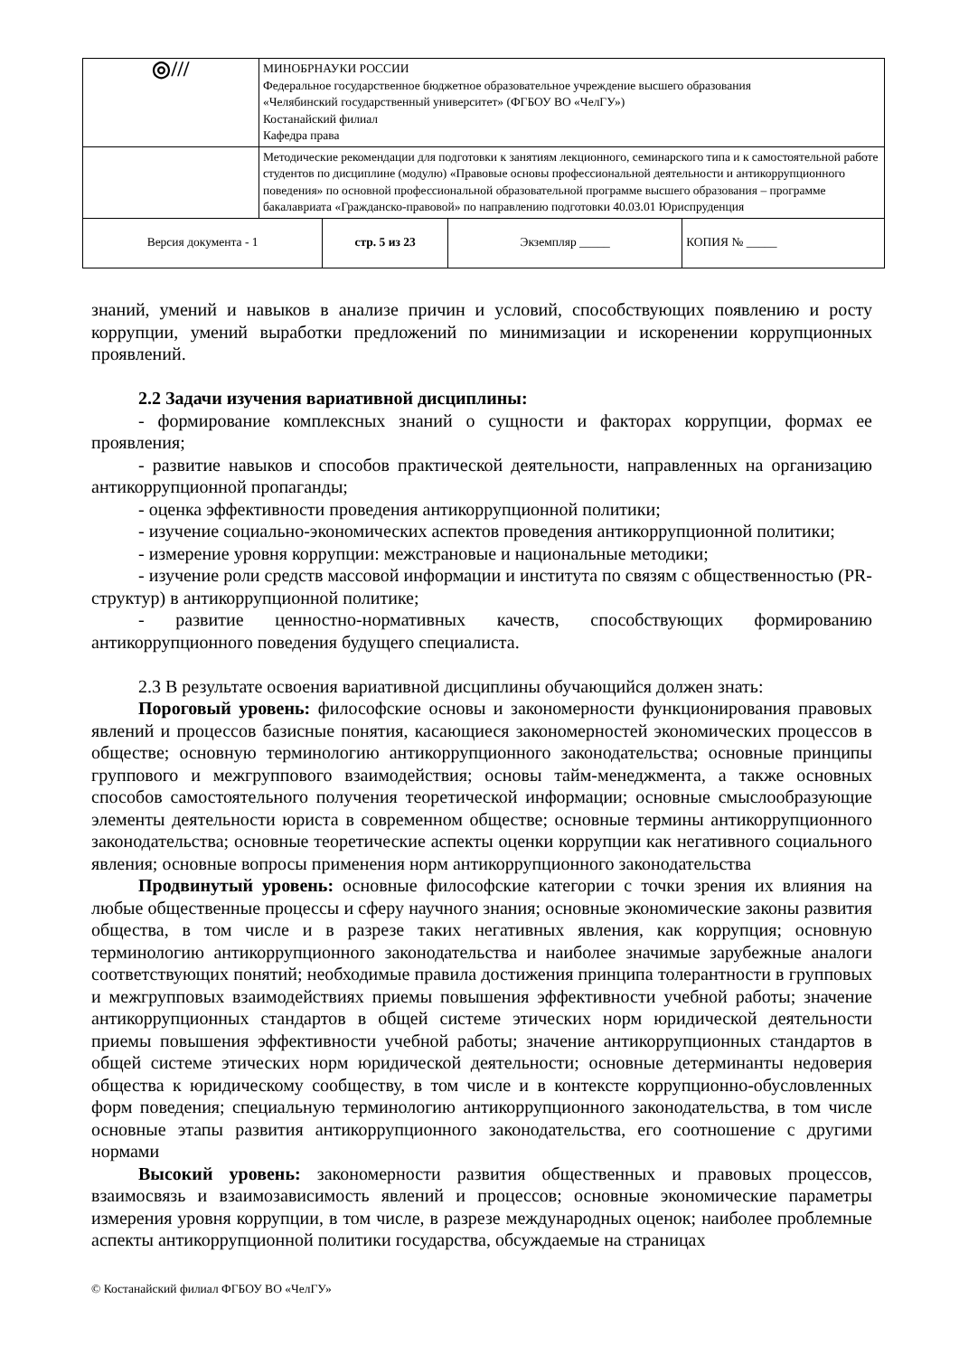| ◎/// | МИНОБРНАУКИ РОССИИ Федеральное государственное бюджетное образовательное учреждение высшего образования «Челябинский государственный университет» (ФГБОУ ВО «ЧелГУ») Костанайский филиал Кафедра права | | | |
| | Методические рекомендации для подготовки к занятиям лекционного, семинарского типа и к самостоятельной работе студентов по дисциплине (модулю) «Правовые основы профессиональной деятельности и антикоррупционного поведения» по основной профессиональной образовательной программе высшего образования – программе бакалавриата «Гражданско-правовой» по направлению подготовки 40.03.01 Юриспруденция | | | |
| Версия документа - 1 | | стр. 5 из 23 | Экземпляр _____ | КОПИЯ № _____ |
знаний, умений и навыков в анализе причин и условий, способствующих появлению и росту коррупции, умений выработки предложений по минимизации и искоренении коррупционных проявлений.
2.2 Задачи изучения вариативной дисциплины:
- формирование комплексных знаний о сущности и факторах коррупции, формах ее проявления;
- развитие навыков и способов практической деятельности, направленных на организацию антикоррупционной пропаганды;
- оценка эффективности проведения антикоррупционной политики;
- изучение социально-экономических аспектов проведения антикоррупционной политики;
- измерение уровня коррупции: межстрановые и национальные методики;
- изучение роли средств массовой информации и института по связям с общественностью (PR-структур) в антикоррупционной политике;
- развитие ценностно-нормативных качеств, способствующих формированию антикоррупционного поведения будущего специалиста.
2.3 В результате освоения вариативной дисциплины обучающийся должен знать:
Пороговый уровень: философские основы и закономерности функционирования правовых явлений и процессов базисные понятия, касающиеся закономерностей экономических процессов в обществе; основную терминологию антикоррупционного законодательства; основные принципы группового и межгруппового взаимодействия; основы тайм-менеджмента, а также основных способов самостоятельного получения теоретической информации; основные смыслообразующие элементы деятельности юриста в современном обществе; основные термины антикоррупционного законодательства; основные теоретические аспекты оценки коррупции как негативного социального явления; основные вопросы применения норм антикоррупционного законодательства
Продвинутый уровень: основные философские категории с точки зрения их влияния на любые общественные процессы и сферу научного знания; основные экономические законы развития общества, в том числе и в разрезе таких негативных явления, как коррупция; основную терминологию антикоррупционного законодательства и наиболее значимые зарубежные аналоги соответствующих понятий; необходимые правила достижения принципа толерантности в групповых и межгрупповых взаимодействиях приемы повышения эффективности учебной работы; значение антикоррупционных стандартов в общей системе этических норм юридической деятельности приемы повышения эффективности учебной работы; значение антикоррупционных стандартов в общей системе этических норм юридической деятельности; основные детерминанты недоверия общества к юридическому сообществу, в том числе и в контексте коррупционно-обусловленных форм поведения; специальную терминологию антикоррупционного законодательства, в том числе основные этапы развития антикоррупционного законодательства, его соотношение с другими нормами
Высокий уровень: закономерности развития общественных и правовых процессов, взаимосвязь и взаимозависимость явлений и процессов; основные экономические параметры измерения уровня коррупции, в том числе, в разрезе международных оценок; наиболее проблемные аспекты антикоррупционной политики государства, обсуждаемые на страницах
© Костанайский филиал ФГБОУ ВО «ЧелГУ»